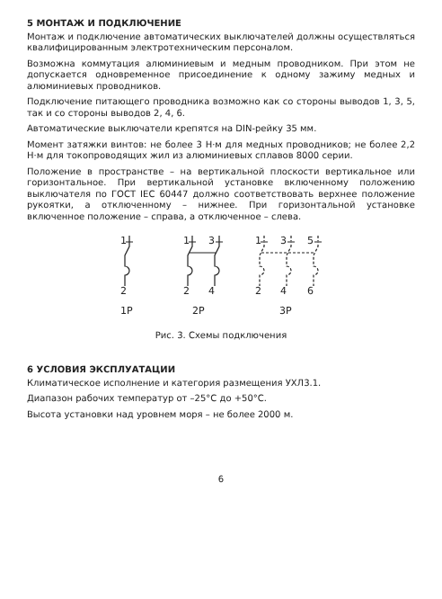5 МОНТАЖ И ПОДКЛЮЧЕНИЕ
Монтаж и подключение автоматических выключателей должны осуществляться квалифицированным электротехническим персоналом.
Возможна коммутация алюминиевым и медным проводником. При этом не допускается одновременное присоединение к одному зажиму медных и алюминиевых проводников.
Подключение питающего проводника возможно как со стороны выводов 1, 3, 5, так и со стороны выводов 2, 4, 6.
Автоматические выключатели крепятся на DIN-рейку 35 мм.
Момент затяжки винтов: не более 3 Н·м для медных проводников; не более 2,2 Н·м для токопроводящих жил из алюминиевых сплавов 8000 серии.
Положение в пространстве – на вертикальной плоскости вертикальное или горизонтальное. При вертикальной установке включенному положению выключателя по ГОСТ IEC 60447 должно соответствовать верхнее положение рукоятки, а отключенному – нижнее. При горизонтальной установке включенное положение – справа, а отключенное – слева.
1
2
1
2
3
4
1
2
3
4
5
6
1P
2P
3P
Рис. 3. Схемы подключения
6 УСЛОВИЯ ЭКСПЛУАТАЦИИ
Климатическое исполнение и категория размещения УХЛ3.1.
Диапазон рабочих температур от –25°С до +50°С.
Высота установки над уровнем моря – не более 2000 м.
6